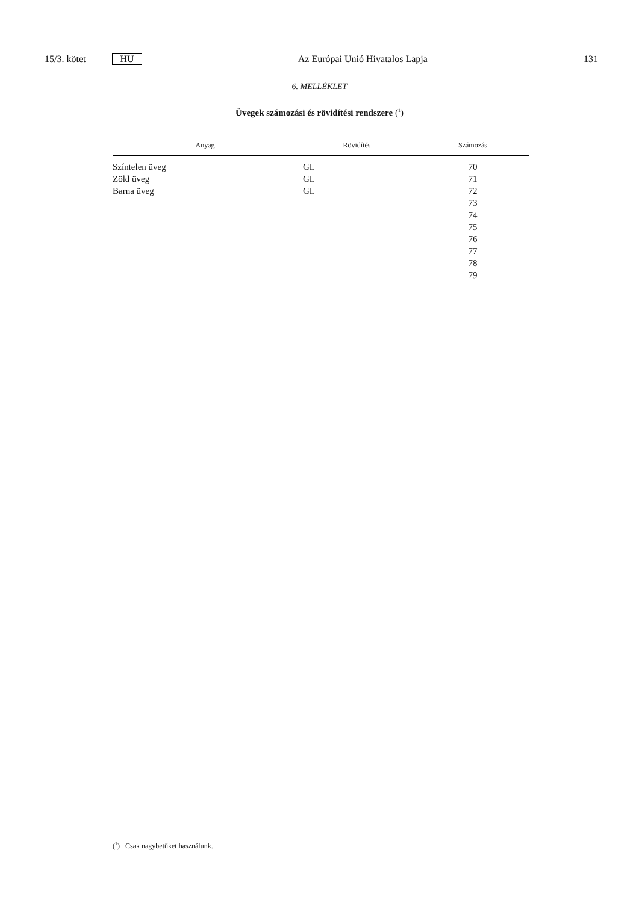15/3. kötet HU Az Európai Unió Hivatalos Lapja 131
6. MELLÉKLET
Üvegek számozási és rövidítési rendszere (<sup>1</sup>)
| Anyag | Rövidítés | Számozás |
| --- | --- | --- |
| Színtelen üveg Zöld üveg Barna üveg | GL GL GL | 70 71 72 73 74 75 76 77 78 79 |
(<sup>1</sup>) Csak nagybetűket használunk.